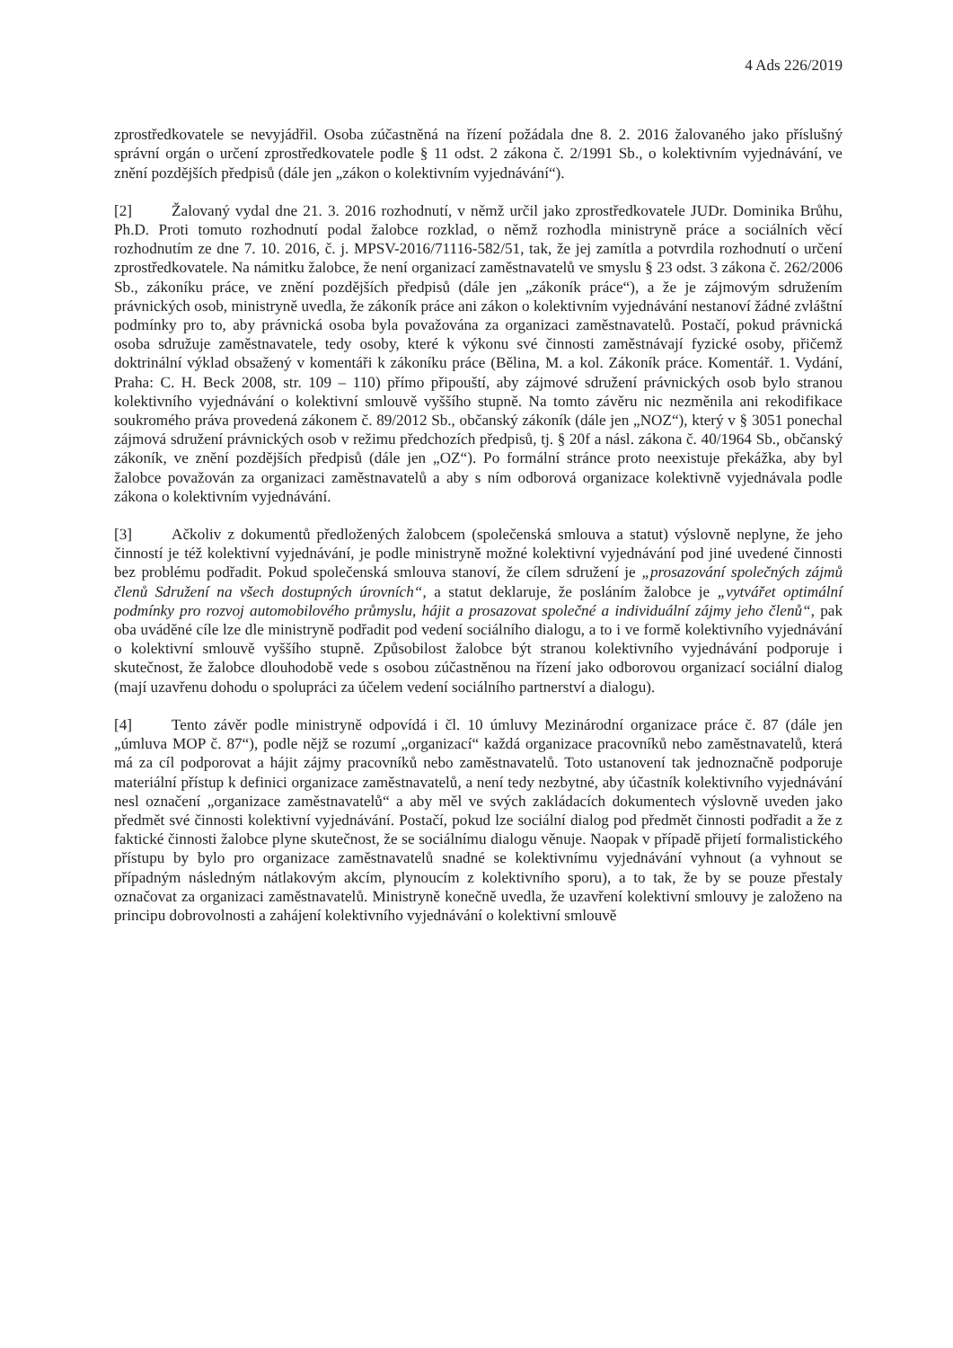4 Ads 226/2019
zprostředkovatele se nevyjádřil. Osoba zúčastněná na řízení požádala dne 8. 2. 2016 žalovaného jako příslušný správní orgán o určení zprostředkovatele podle § 11 odst. 2 zákona č. 2/1991 Sb., o kolektivním vyjednávání, ve znění pozdějších předpisů (dále jen „zákon o kolektivním vyjednávání“).
[2] Žalovaný vydal dne 21. 3. 2016 rozhodnutí, v němž určil jako zprostředkovatele JUDr. Dominika Brůhu, Ph.D. Proti tomuto rozhodnutí podal žalobce rozklad, o němž rozhodla ministryně práce a sociálních věcí rozhodnutím ze dne 7. 10. 2016, č. j. MPSV-2016/71116-582/51, tak, že jej zamítla a potvrdila rozhodnutí o určení zprostředkovatele. Na námitku žalobce, že není organizací zaměstnavatelů ve smyslu § 23 odst. 3 zákona č. 262/2006 Sb., zákoníku práce, ve znění pozdějších předpisů (dále jen „zákoník práce“), a že je zájmovým sdružením právnických osob, ministryně uvedla, že zákoník práce ani zákon o kolektivním vyjednávání nestanoví žádné zvláštní podmínky pro to, aby právnická osoba byla považována za organizaci zaměstnavatelů. Postačí, pokud právnická osoba sdružuje zaměstnavatele, tedy osoby, které k výkonu své činnosti zaměstnávají fyzické osoby, přičemž doktrinální výklad obsažený v komentáři k zákoníku práce (Bělina, M. a kol. Zákoník práce. Komentář. 1. Vydání, Praha: C. H. Beck 2008, str. 109 – 110) přímo připouští, aby zájmové sdružení právnických osob bylo stranou kolektivního vyjednávání o kolektivní smlouvě vyššího stupně. Na tomto závěru nic nezměnila ani rekodifikace soukromého práva provedená zákonem č. 89/2012 Sb., občanský zákoník (dále jen „NOZ“), který v § 3051 ponechal zájmová sdružení právnických osob v režimu předchozích předpisů, tj. § 20f a násl. zákona č. 40/1964 Sb., občanský zákoník, ve znění pozdějších předpisů (dále jen „OZ“). Po formální stránce proto neexistuje překážka, aby byl žalobce považován za organizaci zaměstnavatelů a aby s ním odborová organizace kolektivně vyjednávala podle zákona o kolektivním vyjednávání.
[3] Ačkoliv z dokumentů předložených žalobcem (společenská smlouva a statut) výslovně neplyne, že jeho činností je též kolektivní vyjednávání, je podle ministryně možné kolektivní vyjednávání pod jiné uvedené činnosti bez problému podřadit. Pokud společenská smlouva stanoví, že cílem sdružení je „prosazování společných zájmů členů Sdružení na všech dostupných úrovních“, a statut deklaruje, že posláním žalobce je „vytvářet optimální podmínky pro rozvoj automobilového průmyslu, hájit a prosazovat společné a individuální zájmy jeho členů“, pak oba uváděné cíle lze dle ministryně podřadit pod vedení sociálního dialogu, a to i ve formě kolektivního vyjednávání o kolektivní smlouvě vyššího stupně. Způsobilost žalobce být stranou kolektivního vyjednávání podporuje i skutečnost, že žalobce dlouhodobě vede s osobou zúčastněnou na řízení jako odborovou organizací sociální dialog (mají uzavřenu dohodu o spolupráci za účelem vedení sociálního partnerství a dialogu).
[4] Tento závěr podle ministryně odpovídá i čl. 10 úmluvy Mezinárodní organizace práce č. 87 (dále jen „úmluva MOP č. 87“), podle nějž se rozumí „organizací“ každá organizace pracovníků nebo zaměstnavatelů, která má za cíl podporovat a hájit zájmy pracovníků nebo zaměstnavatelů. Toto ustanovení tak jednoznačně podporuje materiální přístup k definici organizace zaměstnavatelů, a není tedy nezbytné, aby účastník kolektivního vyjednávání nesl označení „organizace zaměstnavatelů“ a aby měl ve svých zakládacích dokumentech výslovně uveden jako předmět své činnosti kolektivní vyjednávání. Postačí, pokud lze sociální dialog pod předmět činnosti podřadit a že z faktické činnosti žalobce plyne skutečnost, že se sociálnímu dialogu věnuje. Naopak v případě přijetí formalistického přístupu by bylo pro organizace zaměstnavatelů snadné se kolektivnímu vyjednávání vyhnout (a vyhnout se případným následným nátlakovým akcím, plynoucím z kolektivního sporu), a to tak, že by se pouze přestaly označovat za organizaci zaměstnavatelů. Ministryně konečně uvedla, že uzavření kolektivní smlouvy je založeno na principu dobrovolnosti a zahájení kolektivního vyjednávání o kolektivní smlouvě